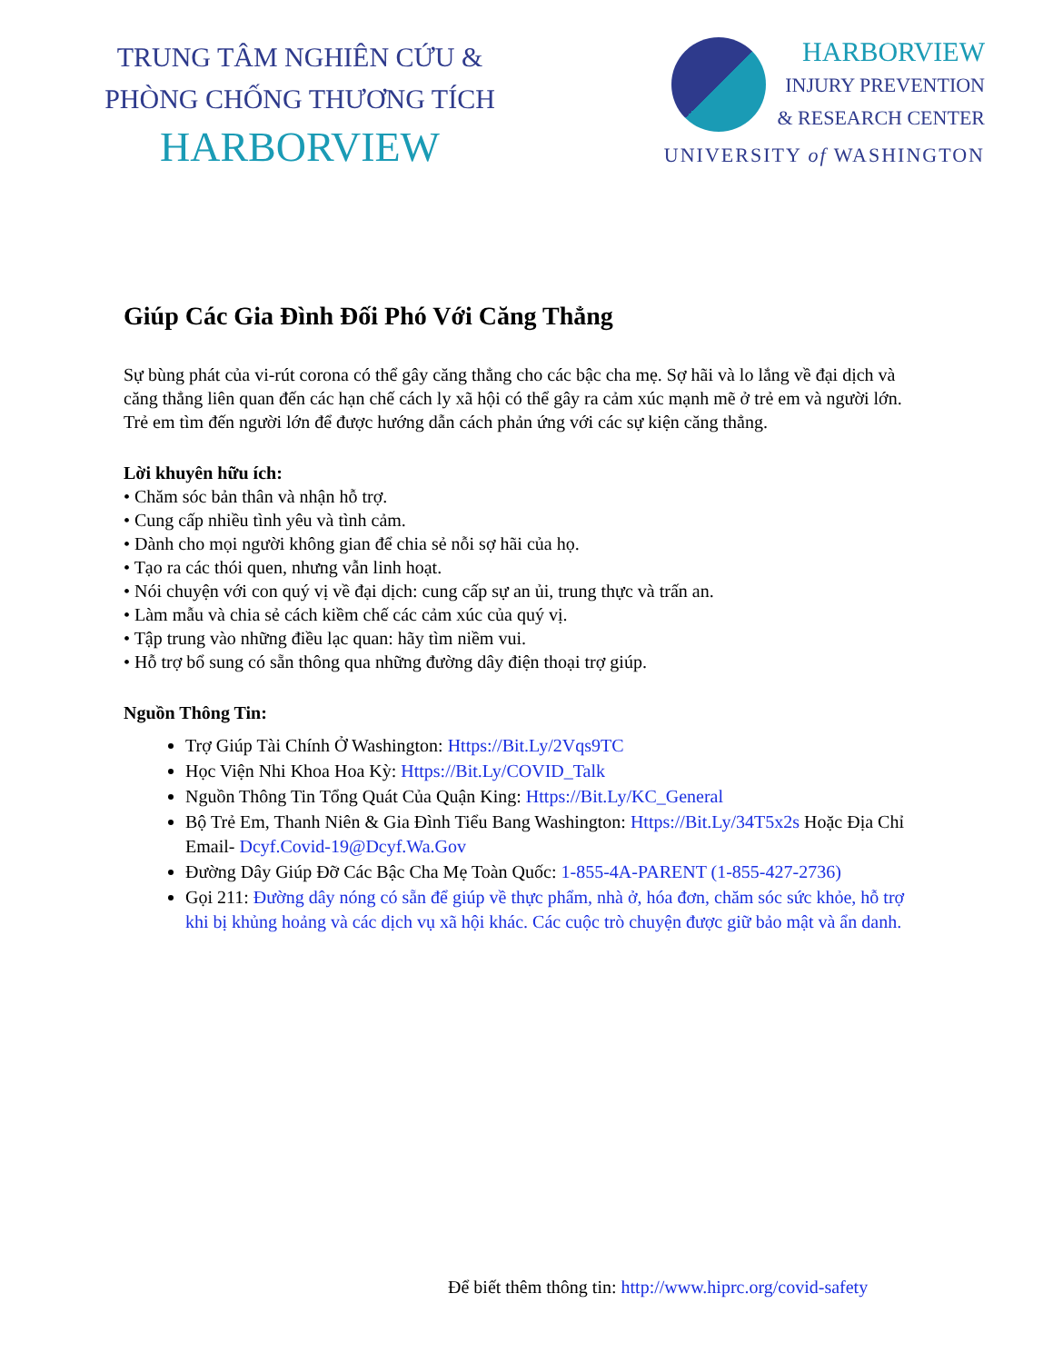TRUNG TÂM NGHIÊN CỨU &
PHÒNG CHỐNG THƯƠNG TÍCH
HARBORVIEW
HARBORVIEW
INJURY PREVENTION
& RESEARCH CENTER
UNIVERSITY of WASHINGTON
Giúp Các Gia Đình Đối Phó Với Căng Thẳng
Sự bùng phát của vi-rút corona có thể gây căng thẳng cho các bậc cha mẹ. Sợ hãi và lo lắng về đại dịch và căng thẳng liên quan đến các hạn chế cách ly xã hội có thể gây ra cảm xúc mạnh mẽ ở trẻ em và người lớn. Trẻ em tìm đến người lớn để được hướng dẫn cách phản ứng với các sự kiện căng thẳng.
Lời khuyên hữu ích:
• Chăm sóc bản thân và nhận hỗ trợ.
• Cung cấp nhiều tình yêu và tình cảm.
• Dành cho mọi người không gian để chia sẻ nỗi sợ hãi của họ.
• Tạo ra các thói quen, nhưng vẫn linh hoạt.
• Nói chuyện với con quý vị về đại dịch: cung cấp sự an ủi, trung thực và trấn an.
• Làm mẫu và chia sẻ cách kiềm chế các cảm xúc của quý vị.
• Tập trung vào những điều lạc quan: hãy tìm niềm vui.
• Hỗ trợ bổ sung có sẵn thông qua những đường dây điện thoại trợ giúp.
Nguồn Thông Tin:
Trợ Giúp Tài Chính Ở Washington: Https://Bit.Ly/2Vqs9TC
Học Viện Nhi Khoa Hoa Kỳ: Https://Bit.Ly/COVID_Talk
Nguồn Thông Tin Tổng Quát Của Quận King: Https://Bit.Ly/KC_General
Bộ Trẻ Em, Thanh Niên & Gia Đình Tiểu Bang Washington: Https://Bit.Ly/34T5x2s Hoặc Địa Chỉ Email- Dcyf.Covid-19@Dcyf.Wa.Gov
Đường Dây Giúp Đỡ Các Bậc Cha Mẹ Toàn Quốc: 1-855-4A-PARENT (1-855-427-2736)
Gọi 211: Đường dây nóng có sẵn để giúp về thực phẩm, nhà ở, hóa đơn, chăm sóc sức khỏe, hỗ trợ khi bị khủng hoảng và các dịch vụ xã hội khác. Các cuộc trò chuyện được giữ bảo mật và ẩn danh.
Để biết thêm thông tin: http://www.hiprc.org/covid-safety